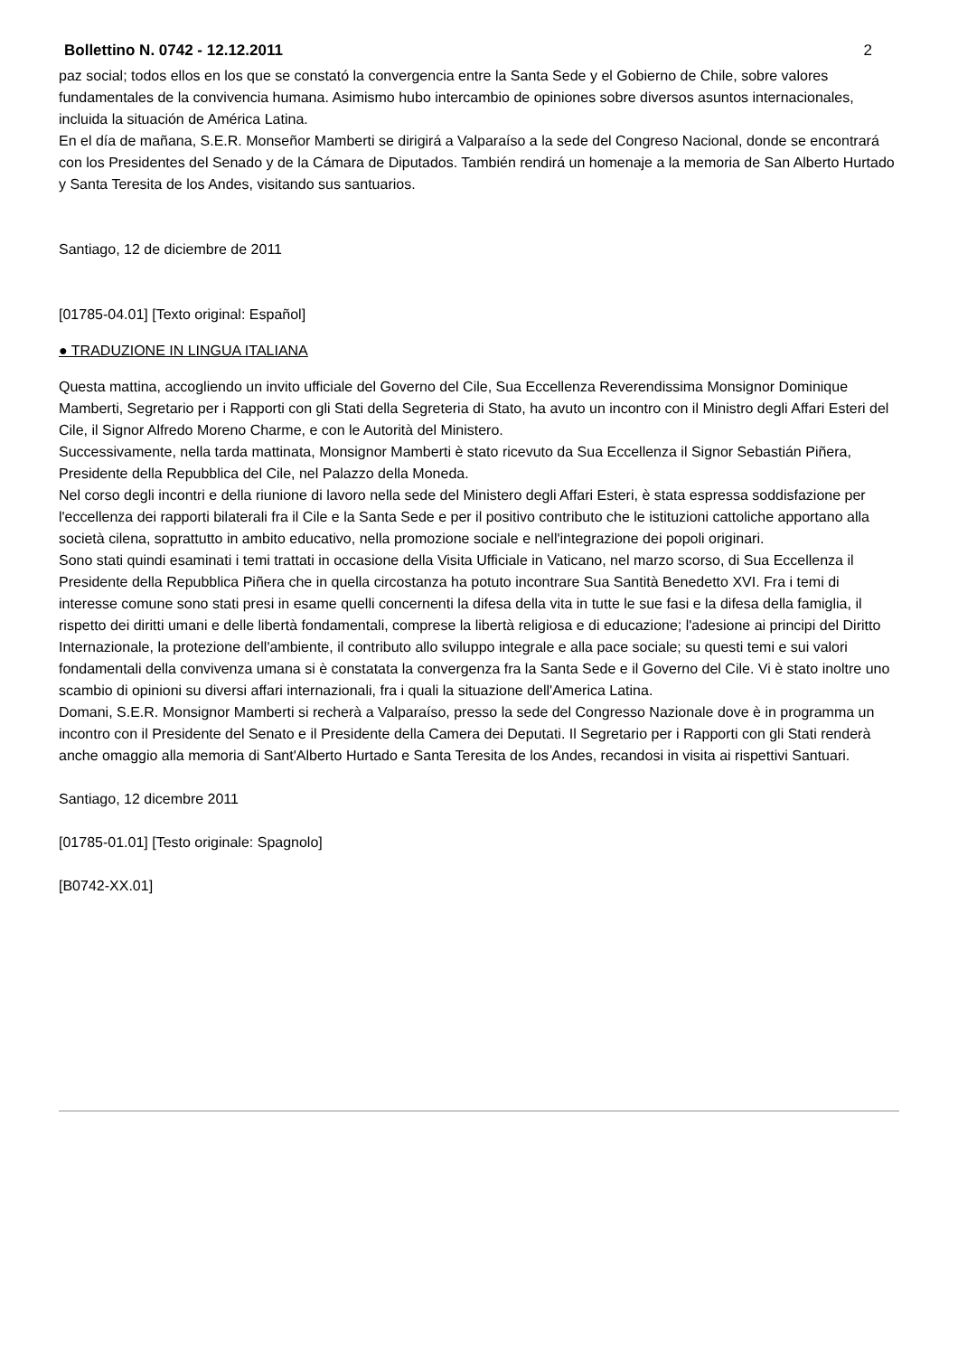Bollettino N. 0742 - 12.12.2011 2
paz social; todos ellos en los que se constató la convergencia entre la Santa Sede y el Gobierno de Chile, sobre valores fundamentales de la convivencia humana. Asimismo hubo intercambio de opiniones sobre diversos asuntos internacionales, incluida la situación de América Latina.
En el día de mañana, S.E.R. Monseñor Mamberti se dirigirá a Valparaíso a la sede del Congreso Nacional, donde se encontrará con los Presidentes del Senado y de la Cámara de Diputados. También rendirá un homenaje a la memoria de San Alberto Hurtado y Santa Teresita de los Andes, visitando sus santuarios.
Santiago, 12 de diciembre de 2011
[01785-04.01] [Texto original: Español]
● TRADUZIONE IN LINGUA ITALIANA
Questa mattina, accogliendo un invito ufficiale del Governo del Cile, Sua Eccellenza Reverendissima Monsignor Dominique Mamberti, Segretario per i Rapporti con gli Stati della Segreteria di Stato, ha avuto un incontro con il Ministro degli Affari Esteri del Cile, il Signor Alfredo Moreno Charme, e con le Autorità del Ministero.
Successivamente, nella tarda mattinata, Monsignor Mamberti è stato ricevuto da Sua Eccellenza il Signor Sebastián Piñera, Presidente della Repubblica del Cile, nel Palazzo della Moneda.
Nel corso degli incontri e della riunione di lavoro nella sede del Ministero degli Affari Esteri, è stata espressa soddisfazione per l'eccellenza dei rapporti bilaterali fra il Cile e la Santa Sede e per il positivo contributo che le istituzioni cattoliche apportano alla società cilena, soprattutto in ambito educativo, nella promozione sociale e nell'integrazione dei popoli originari.
Sono stati quindi esaminati i temi trattati in occasione della Visita Ufficiale in Vaticano, nel marzo scorso, di Sua Eccellenza il Presidente della Repubblica Piñera che in quella circostanza ha potuto incontrare Sua Santità Benedetto XVI. Fra i temi di interesse comune sono stati presi in esame quelli concernenti la difesa della vita in tutte le sue fasi e la difesa della famiglia, il rispetto dei diritti umani e delle libertà fondamentali, comprese la libertà religiosa e di educazione; l'adesione ai principi del Diritto Internazionale, la protezione dell'ambiente, il contributo allo sviluppo integrale e alla pace sociale; su questi temi e sui valori fondamentali della convivenza umana si è constatata la convergenza fra la Santa Sede e il Governo del Cile. Vi è stato inoltre uno scambio di opinioni su diversi affari internazionali, fra i quali la situazione dell'America Latina.
Domani, S.E.R. Monsignor Mamberti si recherà a Valparaíso, presso la sede del Congresso Nazionale dove è in programma un incontro con il Presidente del Senato e il Presidente della Camera dei Deputati. Il Segretario per i Rapporti con gli Stati renderà anche omaggio alla memoria di Sant'Alberto Hurtado e Santa Teresita de los Andes, recandosi in visita ai rispettivi Santuari.
Santiago, 12 dicembre 2011
[01785-01.01] [Testo originale: Spagnolo]
[B0742-XX.01]